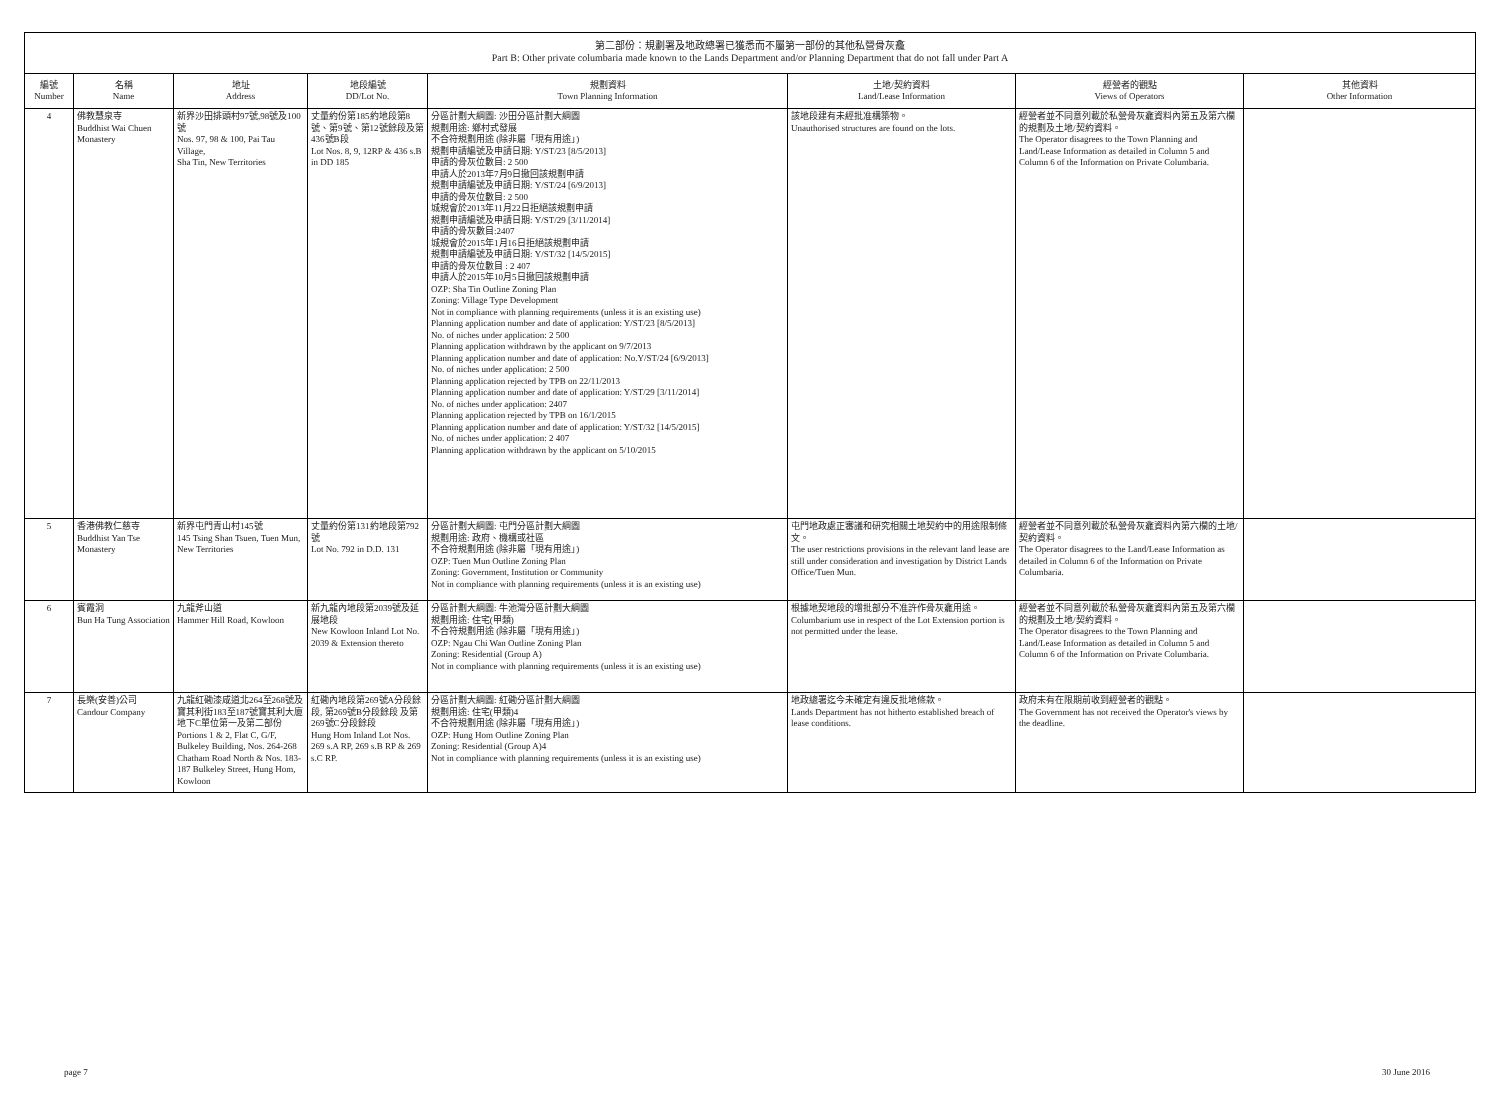第二部份：規劃署及地政總署已獲悉而不屬第一部份的其他私營骨灰龕
Part B: Other private columbaria made known to the Lands Department and/or Planning Department that do not fall under Part A
| 編號 Number | 名稱 Name | 地址 Address | 地段編號 DD/Lot No. | 規劃資料 Town Planning Information | 土地/契約資料 Land/Lease Information | 經營者的觀點 Views of Operators | 其他資料 Other Information |
| --- | --- | --- | --- | --- | --- | --- | --- |
| 4 | 佛教慧泉寺 Buddhist Wai Chuen Monastery | 新界沙田排頭村97號,98號及100號 Nos. 97, 98 & 100, Pai Tau Village, Sha Tin, New Territories | 丈量約份第185約地段第8號、第9號、第12號餘段及第436號B段 Lot Nos. 8, 9, 12RP & 436 s.B in DD 185 | 分區計劃大綱圖: 沙田分區計劃大綱圖 規劃用途: 鄉村式發展 不合符規劃用途 (除非屬「現有用途」) 規劃申請編號及申請日期: Y/ST/23 [8/5/2013] 申請的骨灰位數目: 2 500 申請人於2013年7月9日撤回該規劃申請 規劃申請編號及申請日期: Y/ST/24 [6/9/2013] 申請的骨灰位數目: 2 500 城規會於2013年11月22日拒絕該規劃申請 規劃申請編號及申請日期: Y/ST/29 [3/11/2014] 申請的骨灰數目:2407 城規會於2015年1月16日拒絕該規劃申請 規劃申請編號及申請日期: Y/ST/32 [14/5/2015] 申請的骨灰位數目 : 2 407 申請人於2015年10月5日撤回該規劃申請 OZP: Sha Tin Outline Zoning Plan Zoning: Village Type Development Not in compliance with planning requirements (unless it is an existing use) Planning application number and date of application: Y/ST/23 [8/5/2013] No. of niches under application: 2 500 Planning application withdrawn by the applicant on 9/7/2013 Planning application number and date of application: No.Y/ST/24 [6/9/2013] No. of niches under application: 2 500 Planning application rejected by TPB on 22/11/2013 Planning application number and date of application: Y/ST/29 [3/11/2014] No. of niches under application: 2407 Planning application rejected by TPB on 16/1/2015 Planning application number and date of application: Y/ST/32 [14/5/2015] No. of niches under application: 2 407 Planning application withdrawn by the applicant on 5/10/2015 | 該地段建有未經批准構築物。 Unauthorised structures are found on the lots. | 經營者並不同意列載於私營骨灰龕資料內第五及第六欄的規劃及土地/契約資料。 The Operator disagrees to the Town Planning and Land/Lease Information as detailed in Column 5 and Column 6 of the Information on Private Columbaria. | |
| 5 | 香港佛教仁慈寺 Buddhist Yan Tse Monastery | 新界屯門青山村145號 145 Tsing Shan Tsuen, Tuen Mun, New Territories | 丈量約份第131約地段第792號 Lot No. 792 in D.D. 131 | 分區計劃大綱圖: 屯門分區計劃大綱圖 規劃用途: 政府、機構或社區 不合符規劃用途 (除非屬「現有用途」) OZP: Tuen Mun Outline Zoning Plan Zoning: Government, Institution or Community Not in compliance with planning requirements (unless it is an existing use) | 屯門地政處正審議和研究相關土地契約中的用途限制條文。 The user restrictions provisions in the relevant land lease are still under consideration and investigation by District Lands Office/Tuen Mun. | 經營者並不同意列載於私營骨灰龕資料內第六欄的土地/契約資料。 The Operator disagrees to the Land/Lease Information as detailed in Column 6 of the Information on Private Columbaria. | |
| 6 | 賓霞洞 Bun Ha Tung Association | 九龍斧山道 Hammer Hill Road, Kowloon | 新九龍內地段第2039號及延展地段 New Kowloon Inland Lot No. 2039 & Extension thereto | 分區計劃大綱圖: 牛池灣分區計劃大綱圖 規劃用途: 住宅(甲類) 不合符規劃用途 (除非屬「現有用途」) OZP: Ngau Chi Wan Outline Zoning Plan Zoning: Residential (Group A) Not in compliance with planning requirements (unless it is an existing use) | 根據地契地段的增批部分不准許作骨灰龕用途。 Columbarium use in respect of the Lot Extension portion is not permitted under the lease. | 經營者並不同意列載於私營骨灰龕資料內第五及第六欄的規劃及土地/契約資料。 The Operator disagrees to the Town Planning and Land/Lease Information as detailed in Column 5 and Column 6 of the Information on Private Columbaria. | |
| 7 | 長樂(安善)公司 Candour Company | 九龍紅磡漆咸道北264至268號及寶其利街183至187號寶其利大廈地下C單位第一及第二部份 Portions 1 & 2, Flat C, G/F, Bulkeley Building, Nos. 264-268 Chatham Road North & Nos. 183-187 Bulkeley Street, Hung Hom, Kowloon | 紅磡內地段第269號A分段餘段, 第269號B分段餘段 及第269號C分段餘段 Hung Hom Inland Lot Nos. 269 s.A RP, 269 s.B RP & 269 s.C RP. | 分區計劃大綱圖: 紅磡分區計劃大綱圖 規劃用途: 住宅(甲類)4 不合符規劃用途 (除非屬「現有用途」) OZP: Hung Hom Outline Zoning Plan Zoning: Residential (Group A)4 Not in compliance with planning requirements (unless it is an existing use) | 地政總署迄今未確定有違反批地條款。 Lands Department has not hitherto established breach of lease conditions. | 政府未有在限期前收到經營者的觀點。 The Government has not received the Operator's views by the deadline. | |
page 7 30 June 2016